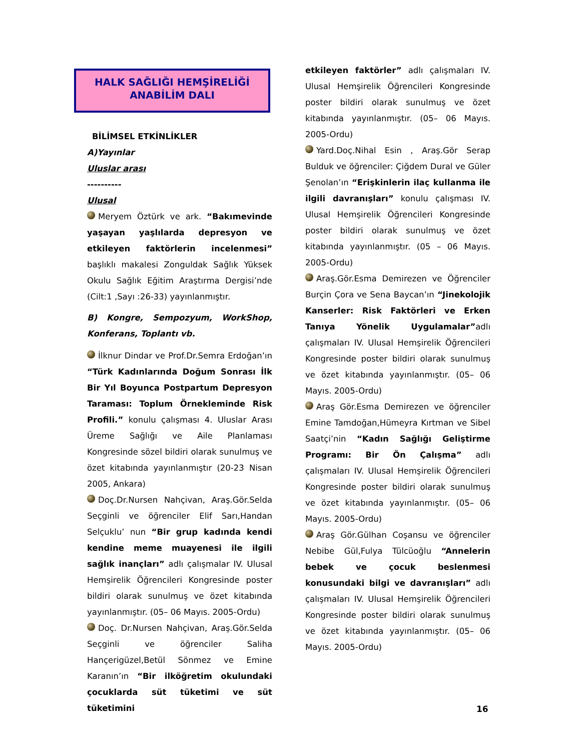HALK SAĞLIĞI HEMŞİRELİĞİ
ANABİLİM DALI
BİLİMSEL ETKİNLİKLER
A)Yayınlar
Uluslar arası
----------
Ulusal
Meryem Öztürk ve ark. “Bakımevinde yaşayan yaşlılarda depresyon ve etkileyen faktörlerin incelenmesi” başlıklı makalesi Zonguldak Sağlık Yüksek Okulu Sağlık Eğitim Araştırma Dergisi’nde (Cilt:1 ,Sayı :26-33) yayınlanmıştır.
B) Kongre, Sempozyum, WorkShop, Konferans, Toplantı vb.
İlknur Dindar ve Prof.Dr.Semra Erdoğan’ın “Türk Kadınlarında Doğum Sonrası İlk Bir Yıl Boyunca Postpartum Depresyon Taraması: Toplum Örnekleminde Risk Profili.” konulu çalışması 4. Uluslar Arası Üreme Sağlığı ve Aile Planlaması Kongresinde sözel bildiri olarak sunulmuş ve özet kitabında yayınlanmıştır (20-23 Nisan 2005, Ankara)
Doç.Dr.Nursen Nahçivan, Araş.Gör.Selda Seçginli ve öğrenciler Elif Sarı,Handan Selçuklu’ nun “Bir grup kadında kendi kendine meme muayenesi ile ilgili sağlık inançları” adlı çalışmalar IV. Ulusal Hemşirelik Öğrencileri Kongresinde poster bildiri olarak sunulmuş ve özet kitabında yayınlanmıştır. (05– 06 Mayıs. 2005-Ordu)
Doç. Dr.Nursen Nahçivan, Araş.Gör.Selda Seçginli ve öğrenciler Saliha Hançerigüzel,Betül Sönmez ve Emine Karanın’ın “Bir ilköğretim okulundaki çocuklarda süt tüketimi ve süt tüketimini
etkileyen faktörler” adlı çalışmaları IV. Ulusal Hemşirelik Öğrencileri Kongresinde poster bildiri olarak sunulmuş ve özet kitabında yayınlanmıştır. (05– 06 Mayıs. 2005-Ordu)
Yard.Doç.Nihal Esin , Araş.Gör Serap Bulduk ve öğrenciler: Çiğdem Dural ve Güler Şenolan’ın “Erişkinlerin ilaç kullanma ile ilgili davranışları” konulu çalışması IV. Ulusal Hemşirelik Öğrencileri Kongresinde poster bildiri olarak sunulmuş ve özet kitabında yayınlanmıştır. (05 – 06 Mayıs. 2005-Ordu)
Araş.Gör.Esma Demirezen ve Öğrenciler Burçin Çora ve Sena Baycan’ın “Jinekolojik Kanserler: Risk Faktörleri ve Erken Tanıya Yönelik Uygulamalar”adlı çalışmaları IV. Ulusal Hemşirelik Öğrencileri Kongresinde poster bildiri olarak sunulmuş ve özet kitabında yayınlanmıştır. (05– 06 Mayıs. 2005-Ordu)
Araş Gör.Esma Demirezen ve öğrenciler Emine Tamdoğan,Hümeyra Kırtman ve Sibel Saatçi’nin “Kadın Sağlığı Geliştirme Programı: Bir Ön Çalışma” adlı çalışmaları IV. Ulusal Hemşirelik Öğrencileri Kongresinde poster bildiri olarak sunulmuş ve özet kitabında yayınlanmıştır. (05– 06 Mayıs. 2005-Ordu)
Araş Gör.Gülhan Coşansu ve öğrenciler Nebibe Gül,Fulya Tülcüoğlu “Annelerin bebek ve çocuk beslenmesi konusundaki bilgi ve davranışları” adlı çalışmaları IV. Ulusal Hemşirelik Öğrencileri Kongresinde poster bildiri olarak sunulmuş ve özet kitabında yayınlanmıştır. (05– 06 Mayıs. 2005-Ordu)
16